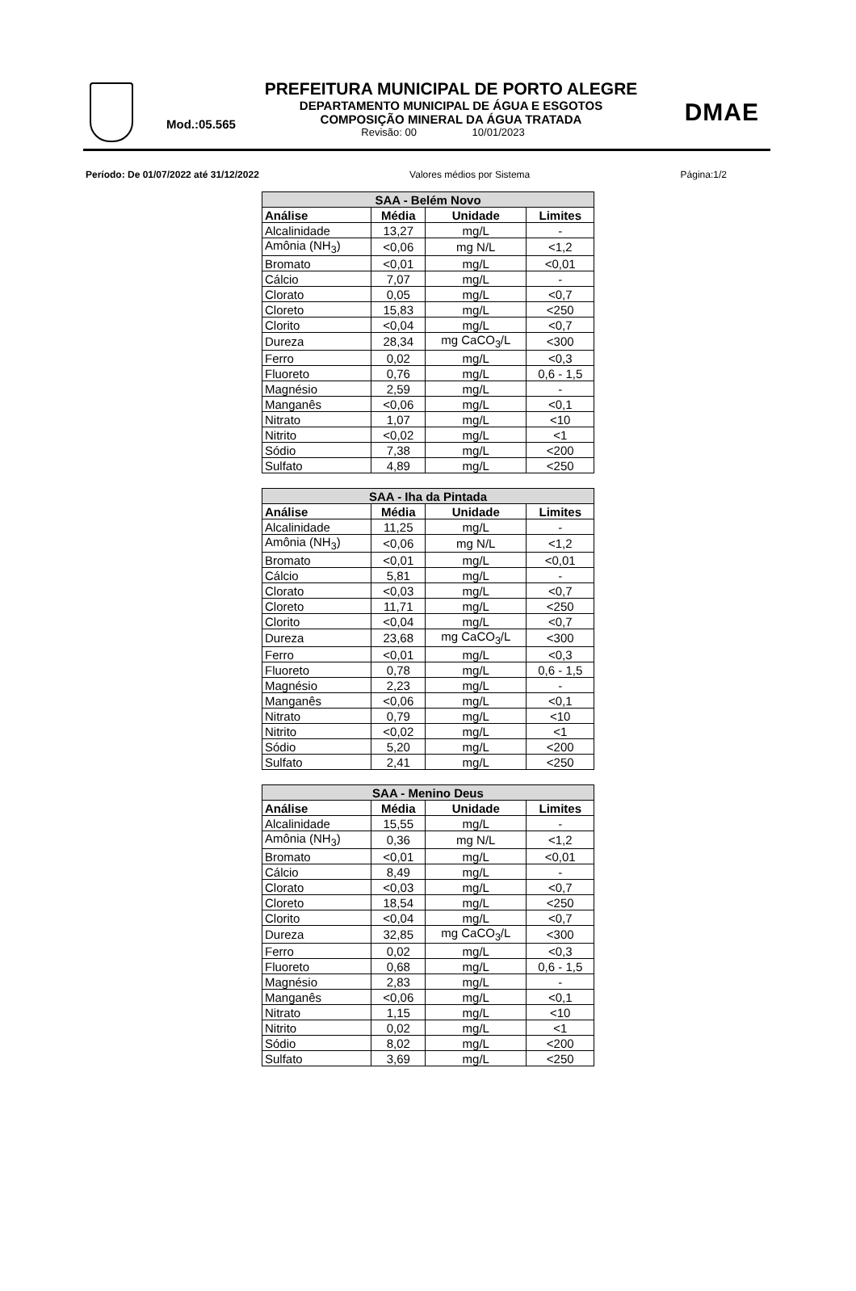PREFEITURA MUNICIPAL DE PORTO ALEGRE
DEPARTAMENTO MUNICIPAL DE ÁGUA E ESGOTOS
Mod.:05.565
COMPOSIÇÃO MINERAL DA ÁGUA TRATADA
Revisão: 00 10/01/2023
DMAE
Período: De 01/07/2022 até 31/12/2022 Valores médios por Sistema Página:1/2
| SAA - Belém Novo | | | |
| --- | --- | --- | --- |
| Análise | Média | Unidade | Limites |
| Alcalinidade | 13,27 | mg/L | - |
| Amônia (NH<sub>3</sub>) | <0,06 | mg N/L | <1,2 |
| Bromato | <0,01 | mg/L | <0,01 |
| Cálcio | 7,07 | mg/L | - |
| Clorato | 0,05 | mg/L | <0,7 |
| Cloreto | 15,83 | mg/L | <250 |
| Clorito | <0,04 | mg/L | <0,7 |
| Dureza | 28,34 | mg CaCO<sub>3</sub>/L | <300 |
| Ferro | 0,02 | mg/L | <0,3 |
| Fluoreto | 0,76 | mg/L | 0,6 - 1,5 |
| Magnésio | 2,59 | mg/L | - |
| Manganês | <0,06 | mg/L | <0,1 |
| Nitrato | 1,07 | mg/L | <10 |
| Nitrito | <0,02 | mg/L | <1 |
| Sódio | 7,38 | mg/L | <200 |
| Sulfato | 4,89 | mg/L | <250 |
| SAA - Iha da Pintada | | | |
| --- | --- | --- | --- |
| Análise | Média | Unidade | Limites |
| Alcalinidade | 11,25 | mg/L | - |
| Amônia (NH<sub>3</sub>) | <0,06 | mg N/L | <1,2 |
| Bromato | <0,01 | mg/L | <0,01 |
| Cálcio | 5,81 | mg/L | - |
| Clorato | <0,03 | mg/L | <0,7 |
| Cloreto | 11,71 | mg/L | <250 |
| Clorito | <0,04 | mg/L | <0,7 |
| Dureza | 23,68 | mg CaCO<sub>3</sub>/L | <300 |
| Ferro | <0,01 | mg/L | <0,3 |
| Fluoreto | 0,78 | mg/L | 0,6 - 1,5 |
| Magnésio | 2,23 | mg/L | - |
| Manganês | <0,06 | mg/L | <0,1 |
| Nitrato | 0,79 | mg/L | <10 |
| Nitrito | <0,02 | mg/L | <1 |
| Sódio | 5,20 | mg/L | <200 |
| Sulfato | 2,41 | mg/L | <250 |
| SAA - Menino Deus | | | |
| --- | --- | --- | --- |
| Análise | Média | Unidade | Limites |
| Alcalinidade | 15,55 | mg/L | - |
| Amônia (NH<sub>3</sub>) | 0,36 | mg N/L | <1,2 |
| Bromato | <0,01 | mg/L | <0,01 |
| Cálcio | 8,49 | mg/L | - |
| Clorato | <0,03 | mg/L | <0,7 |
| Cloreto | 18,54 | mg/L | <250 |
| Clorito | <0,04 | mg/L | <0,7 |
| Dureza | 32,85 | mg CaCO<sub>3</sub>/L | <300 |
| Ferro | 0,02 | mg/L | <0,3 |
| Fluoreto | 0,68 | mg/L | 0,6 - 1,5 |
| Magnésio | 2,83 | mg/L | - |
| Manganês | <0,06 | mg/L | <0,1 |
| Nitrato | 1,15 | mg/L | <10 |
| Nitrito | 0,02 | mg/L | <1 |
| Sódio | 8,02 | mg/L | <200 |
| Sulfato | 3,69 | mg/L | <250 |